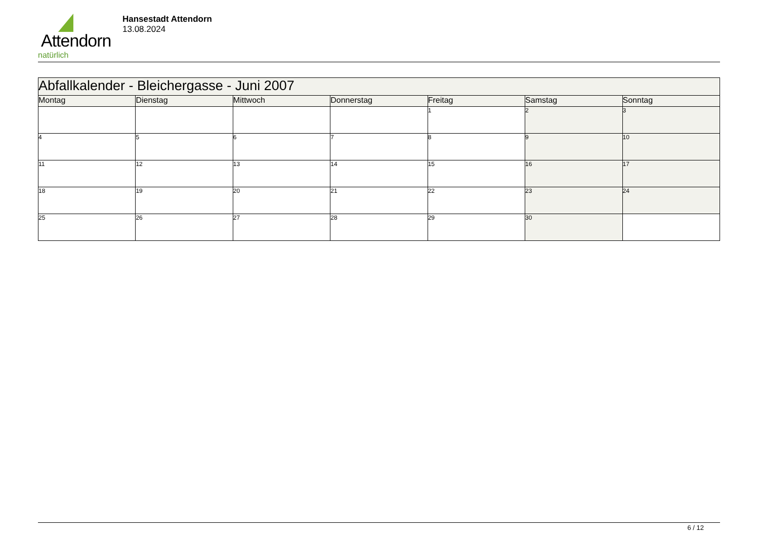Attendorn
natürlich
Hansestadt Attendorn
13.08.2024
| Abfallkalender - Bleichergasse - Juni 2007 | | | | | | |
| --- | --- | --- | --- | --- | --- | --- |
| Montag | Dienstag | Mittwoch | Donnerstag | Freitag | Samstag | Sonntag |
| | | | | 1 | 2 | 3 |
| 4 | 5 | 6 | 7 | 8 | 9 | 10 |
| 11 | 12 | 13 | 14 | 15 | 16 | 17 |
| 18 | 19 | 20 | 21 | 22 | 23 | 24 |
| 25 | 26 | 27 | 28 | 29 | 30 | |
6 / 12